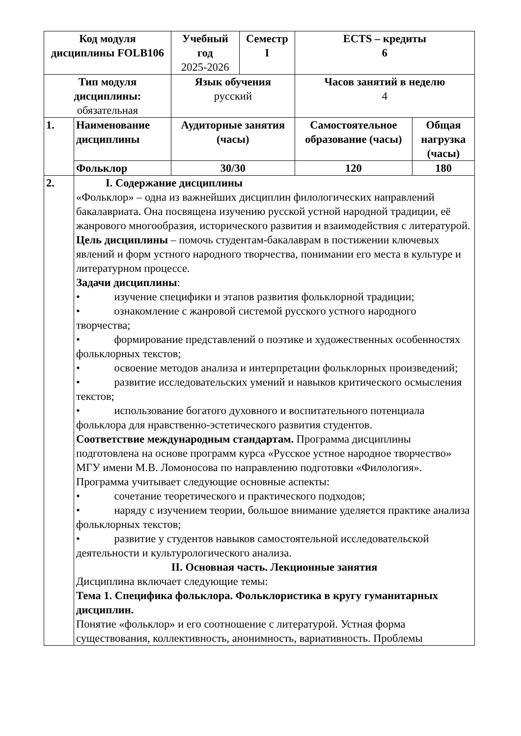| Код модуля дисциплины FOLB106 | | Учебный год 2025-2026 | Семестр I | ECTS – кредиты 6 | |
| Тип модуля дисциплины: обязательная | | Язык обучения русский | | Часов занятий в неделю 4 | |
| 1. | Наименование дисциплины | Аудиторные занятия (часы) | | Самостоятельное образование (часы) | Общая нагрузка (часы) |
| | Фольклор | 30/30 | | 120 | 180 |
| 2. | I. Содержание дисциплины «Фольклор» – одна из важнейших дисциплин филологических направлений бакалавриата. Она посвящена изучению русской устной народной традиции, её жанрового многообразия, исторического развития и взаимодействия с литературой. Цель дисциплины – помочь студентам-бакалаврам в постижении ключевых явлений и форм устного народного творчества, понимании его места в культуре и литературном процессе. Задачи дисциплины : • изучение специфики и этапов развития фольклорной традиции; • ознакомление с жанровой системой русского устного народного творчества; • формирование представлений о поэтике и художественных особенностях фольклорных текстов; • освоение методов анализа и интерпретации фольклорных произведений; • развитие исследовательских умений и навыков критического осмысления текстов; • использование богатого духовного и воспитательного потенциала фольклора для нравственно-эстетического развития студентов. Соответствие международным стандартам. Программа дисциплины подготовлена на основе программ курса «Русское устное народное творчество» МГУ имени М.В. Ломоносова по направлению подготовки «Филология». Программа учитывает следующие основные аспекты: • сочетание теоретического и практического подходов; • наряду с изучением теории, большое внимание уделяется практике анализа фольклорных текстов; • развитие у студентов навыков самостоятельной исследовательской деятельности и культурологического анализа. II. Основная часть. Лекционные занятия Дисциплина включает следующие темы: Тема 1. Специфика фольклора. Фольклористика в кругу гуманитарных дисциплин. Понятие «фольклор» и его соотношение с литературой. Устная форма существования, коллективность, анонимность, вариативность. Проблемы | | | | |